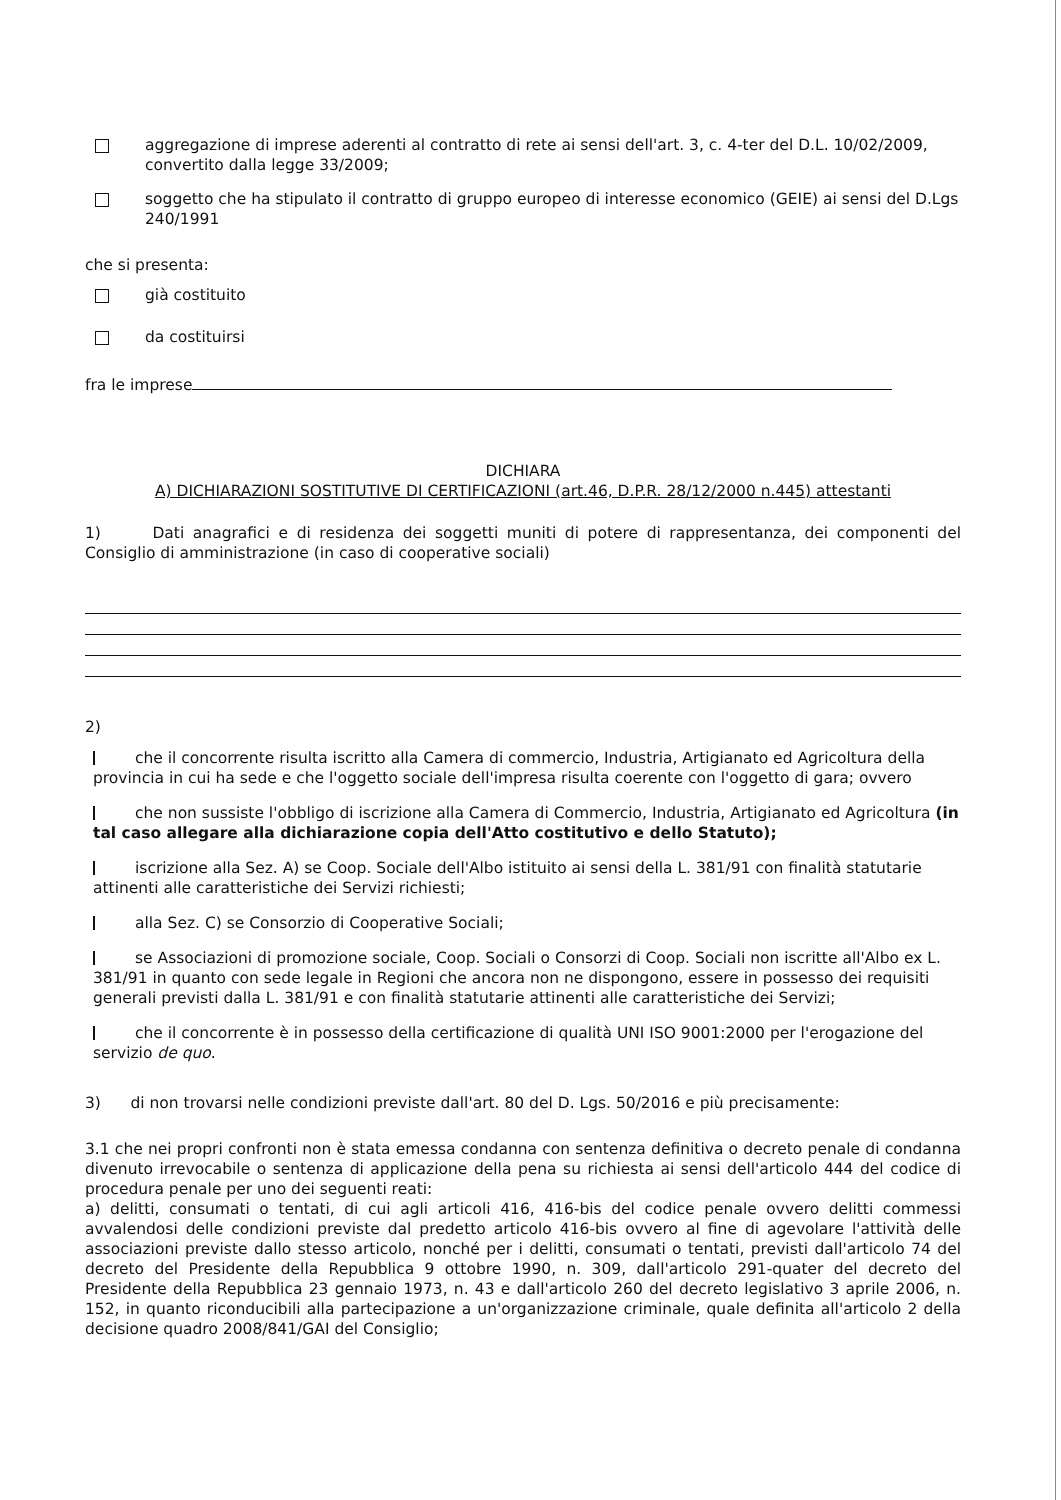aggregazione di imprese aderenti al contratto di rete ai sensi dell'art. 3, c. 4-ter del D.L. 10/02/2009, convertito dalla legge 33/2009;
soggetto che ha stipulato il contratto di gruppo europeo di interesse economico (GEIE) ai sensi del D.Lgs 240/1991
che si presenta:
già costituito
da costituirsi
fra le imprese
DICHIARA
A) DICHIARAZIONI SOSTITUTIVE DI CERTIFICAZIONI (art.46, D.P.R. 28/12/2000 n.445) attestanti
1) Dati anagrafici e di residenza dei soggetti muniti di potere di rappresentanza, dei componenti del Consiglio di amministrazione (in caso di cooperative sociali)
2)
che il concorrente risulta iscritto alla Camera di commercio, Industria, Artigianato ed Agricoltura della provincia in cui ha sede e che l'oggetto sociale dell'impresa risulta coerente con l'oggetto di gara; ovvero
che non sussiste l'obbligo di iscrizione alla Camera di Commercio, Industria, Artigianato ed Agricoltura (in tal caso allegare alla dichiarazione copia dell'Atto costitutivo e dello Statuto);
iscrizione alla Sez. A) se Coop. Sociale dell'Albo istituito ai sensi della L. 381/91 con finalità statutarie attinenti alle caratteristiche dei Servizi richiesti;
alla Sez. C) se Consorzio di Cooperative Sociali;
se Associazioni di promozione sociale, Coop. Sociali o Consorzi di Coop. Sociali non iscritte all'Albo ex L. 381/91 in quanto con sede legale in Regioni che ancora non ne dispongono, essere in possesso dei requisiti generali previsti dalla L. 381/91 e con finalità statutarie attinenti alle caratteristiche dei Servizi;
che il concorrente è in possesso della certificazione di qualità UNI ISO 9001:2000 per l'erogazione del servizio de quo.
3) di non trovarsi nelle condizioni previste dall'art. 80 del D. Lgs. 50/2016 e più precisamente:
3.1 che nei propri confronti non è stata emessa condanna con sentenza definitiva o decreto penale di condanna divenuto irrevocabile o sentenza di applicazione della pena su richiesta ai sensi dell'articolo 444 del codice di procedura penale per uno dei seguenti reati:
a) delitti, consumati o tentati, di cui agli articoli 416, 416-bis del codice penale ovvero delitti commessi avvalendosi delle condizioni previste dal predetto articolo 416-bis ovvero al fine di agevolare l'attività delle associazioni previste dallo stesso articolo, nonché per i delitti, consumati o tentati, previsti dall'articolo 74 del decreto del Presidente della Repubblica 9 ottobre 1990, n. 309, dall'articolo 291-quater del decreto del Presidente della Repubblica 23 gennaio 1973, n. 43 e dall'articolo 260 del decreto legislativo 3 aprile 2006, n. 152, in quanto riconducibili alla partecipazione a un'organizzazione criminale, quale definita all'articolo 2 della decisione quadro 2008/841/GAI del Consiglio;